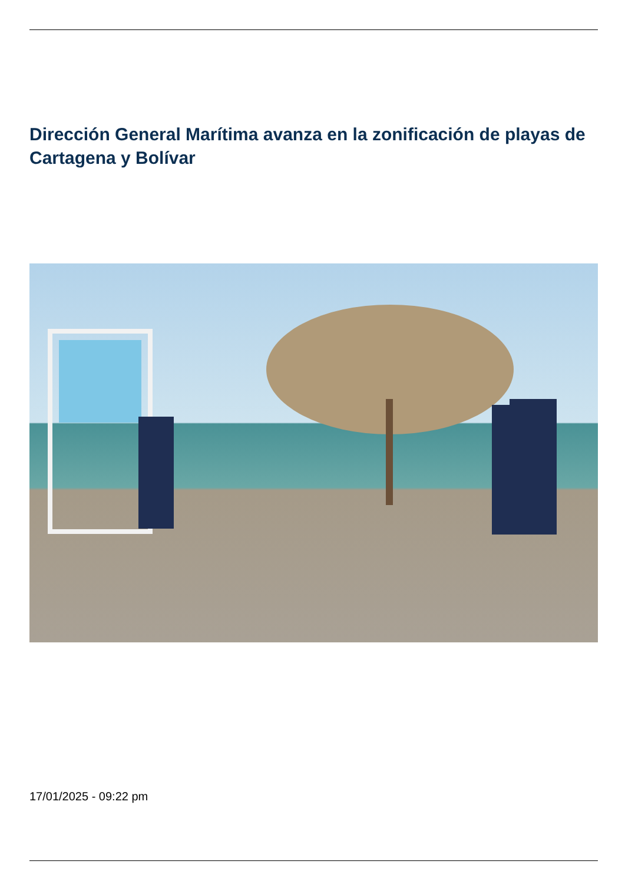Dirección General Marítima avanza en la zonificación de playas de Cartagena y Bolívar
17/01/2025 - 09:22 pm